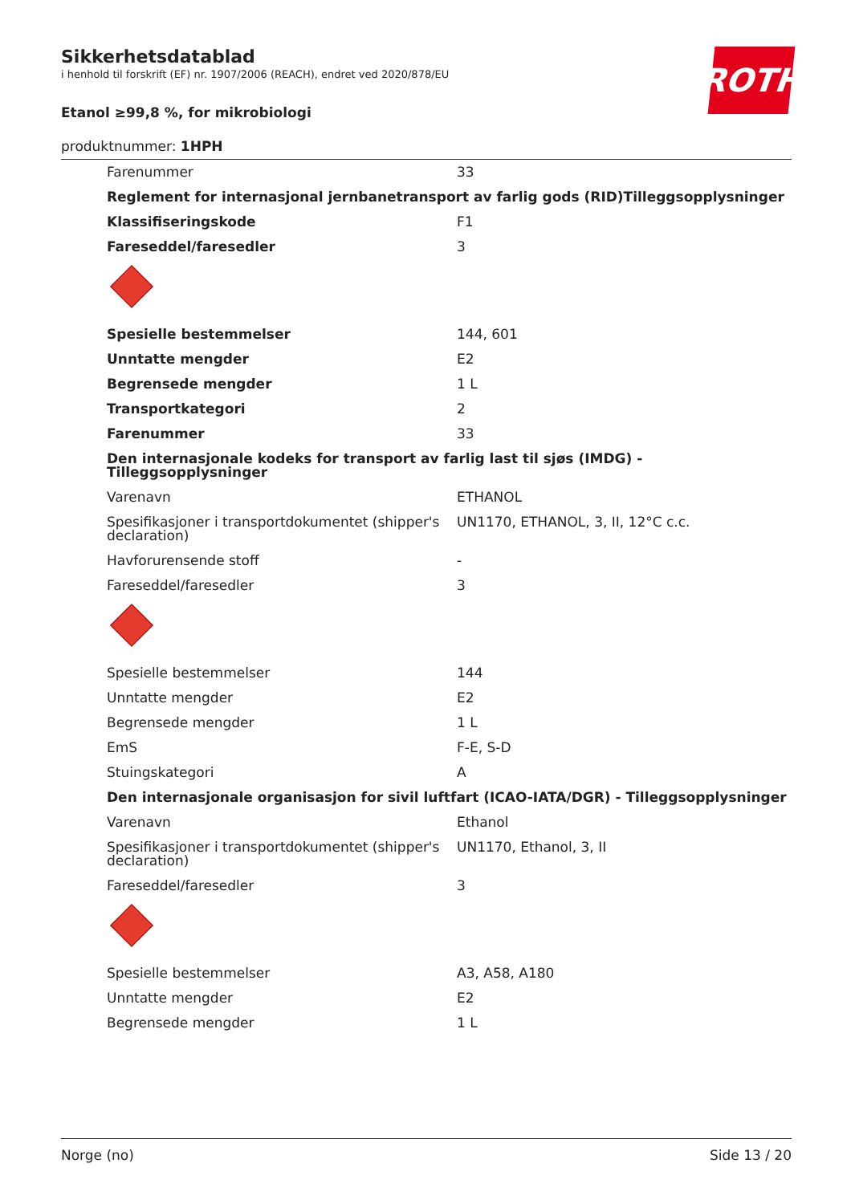ROTH
Sikkerhetsdatablad
i henhold til forskrift (EF) nr. 1907/2006 (REACH), endret ved 2020/878/EU
Etanol ≥99,8 %, for mikrobiologi
produktnummer: 1HPH
| Farenummer | 33 |
| Reglement for internasjonal jernbanetransport av farlig gods (RID)Tilleggsopplysninger | |
| Klassifiseringskode | F1 |
| Fareseddel/faresedler | 3 |
| Spesielle bestemmelser | 144, 601 |
| Unntatte mengder | E2 |
| Begrensede mengder | 1 L |
| Transportkategori | 2 |
| Farenummer | 33 |
| Den internasjonale kodeks for transport av farlig last til sjøs (IMDG) - Tilleggsopplysninger | |
| Varenavn | ETHANOL |
| Spesifikasjoner i transportdokumentet (shipper's declaration) | UN1170, ETHANOL, 3, II, 12°C c.c. |
| Havforurensende stoff | - |
| Fareseddel/faresedler | 3 |
| Spesielle bestemmelser | 144 |
| Unntatte mengder | E2 |
| Begrensede mengder | 1 L |
| EmS | F-E, S-D |
| Stuingskategori | A |
| Den internasjonale organisasjon for sivil luftfart (ICAO-IATA/DGR) - Tilleggsopplysninger | |
| Varenavn | Ethanol |
| Spesifikasjoner i transportdokumentet (shipper's declaration) | UN1170, Ethanol, 3, II |
| Fareseddel/faresedler | 3 |
| Spesielle bestemmelser | A3, A58, A180 |
| Unntatte mengder | E2 |
| Begrensede mengder | 1 L |
Norge (no) Side 13 / 20